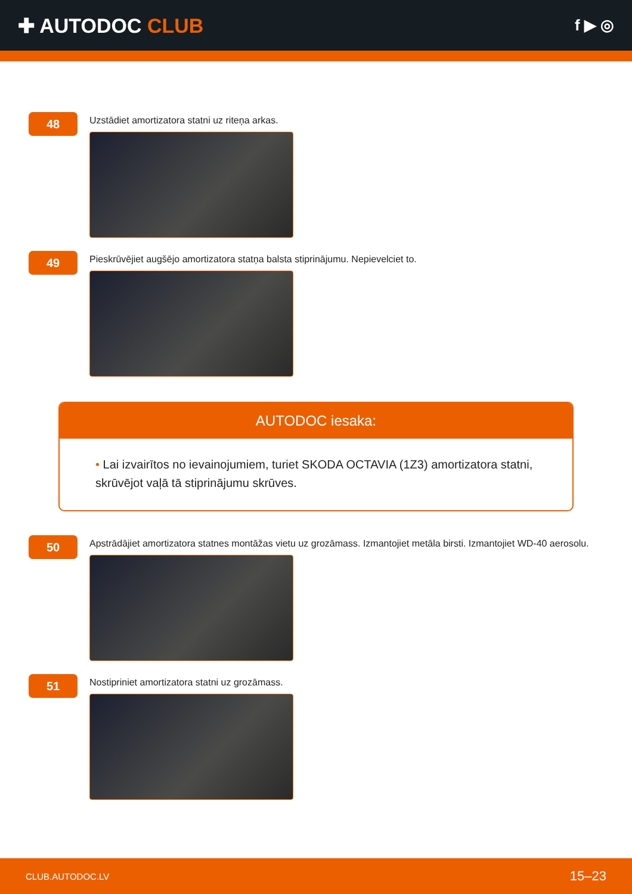✚ AUTODOC CLUB
f ▶ ◎
48
Uzstādiet amortizatora statni uz riteņa arkas.
49
Pieskrūvējiet augšējo amortizatora statņa balsta stiprinājumu. Nepievelciet to.
AUTODOC iesaka:
• Lai izvairītos no ievainojumiem, turiet SKODA OCTAVIA (1Z3) amortizatora statni, skrūvējot vaļā tā stiprinājumu skrūves.
50
Apstrādājiet amortizatora statnes montāžas vietu uz grozāmass. Izmantojiet metāla birsti. Izmantojiet WD-40 aerosolu.
51
Nostipriniet amortizatora statni uz grozāmass.
CLUB.AUTODOC.LV 15–23